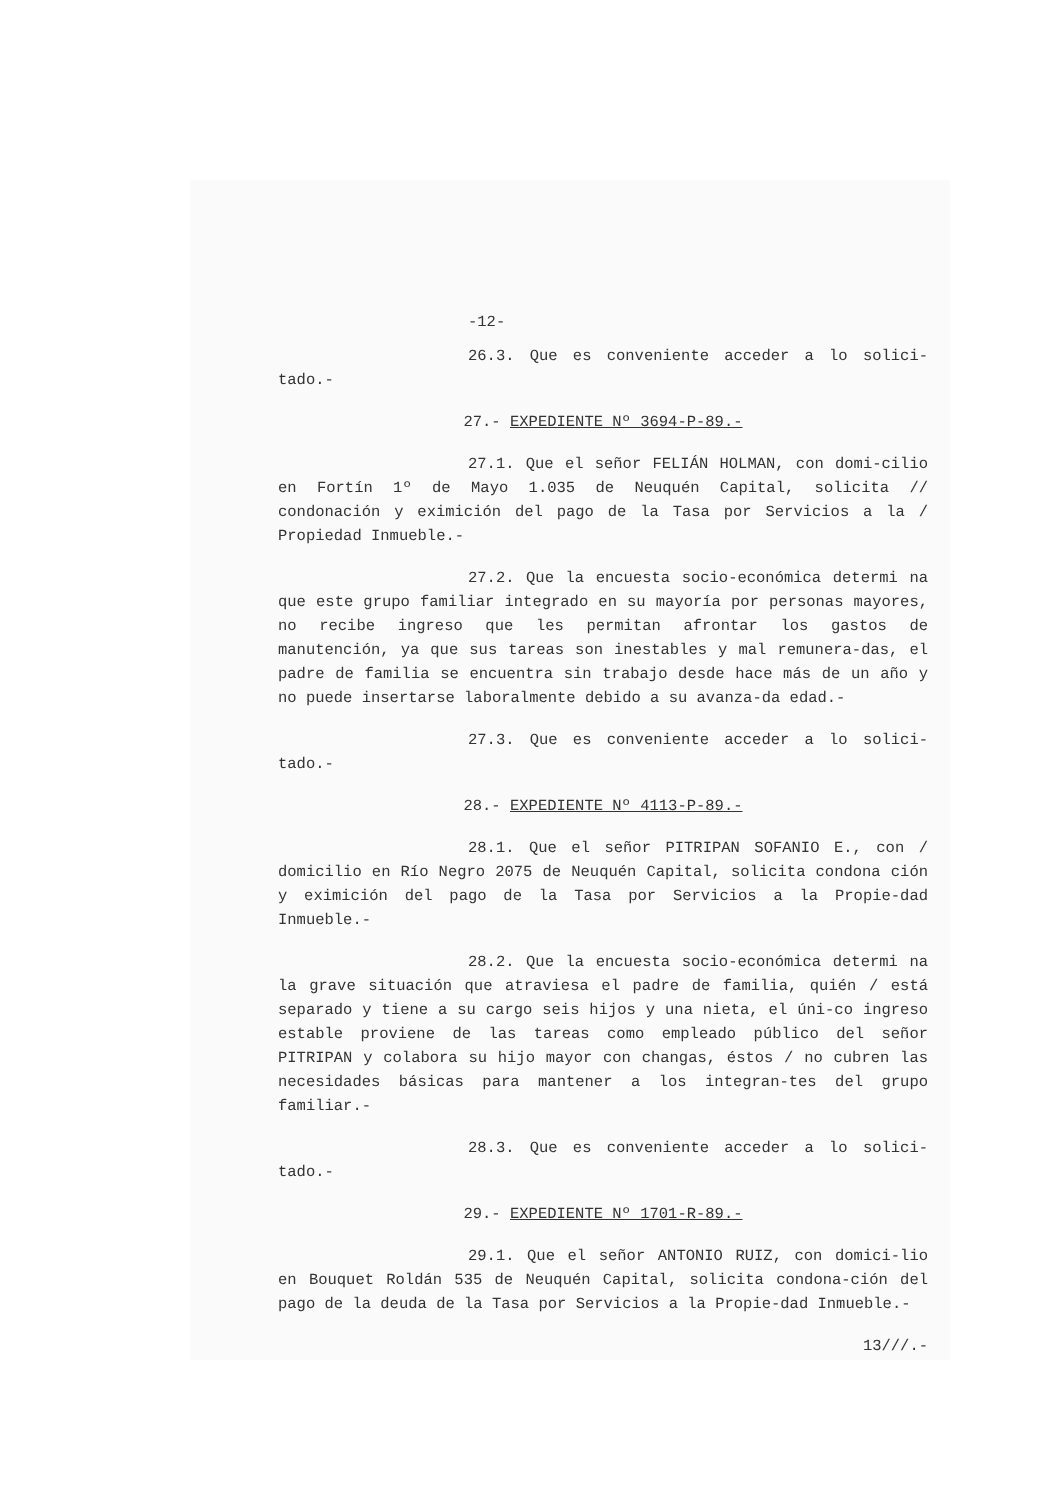-12-
26.3. Que es conveniente acceder a lo solici-tado.-
27.- EXPEDIENTE Nº 3694-P-89.-
27.1. Que el señor FELIÁN HOLMAN, con domi-cilio en Fortín 1º de Mayo 1.035 de Neuquén Capital, solicita // condonación y eximición del pago de la Tasa por Servicios a la / Propiedad Inmueble.-
27.2. Que la encuesta socio-económica determi na que este grupo familiar integrado en su mayoría por personas mayores, no recibe ingreso que les permitan afrontar los gastos de manutención, ya que sus tareas son inestables y mal remunera-das, el padre de familia se encuentra sin trabajo desde hace más de un año y no puede insertarse laboralmente debido a su avanza-da edad.-
27.3. Que es conveniente acceder a lo solici-tado.-
28.- EXPEDIENTE Nº 4113-P-89.-
28.1. Que el señor PITRIPAN SOFANIO E., con / domicilio en Río Negro 2075 de Neuquén Capital, solicita condona ción y eximición del pago de la Tasa por Servicios a la Propie-dad Inmueble.-
28.2. Que la encuesta socio-económica determi na la grave situación que atraviesa el padre de familia, quién / está separado y tiene a su cargo seis hijos y una nieta, el úni-co ingreso estable proviene de las tareas como empleado público del señor PITRIPAN y colabora su hijo mayor con changas, éstos / no cubren las necesidades básicas para mantener a los integran-tes del grupo familiar.-
28.3. Que es conveniente acceder a lo solici-tado.-
29.- EXPEDIENTE Nº 1701-R-89.-
29.1. Que el señor ANTONIO RUIZ, con domici-lio en Bouquet Roldán 535 de Neuquén Capital, solicita condona-ción del pago de la deuda de la Tasa por Servicios a la Propie-dad Inmueble.-
13///.-